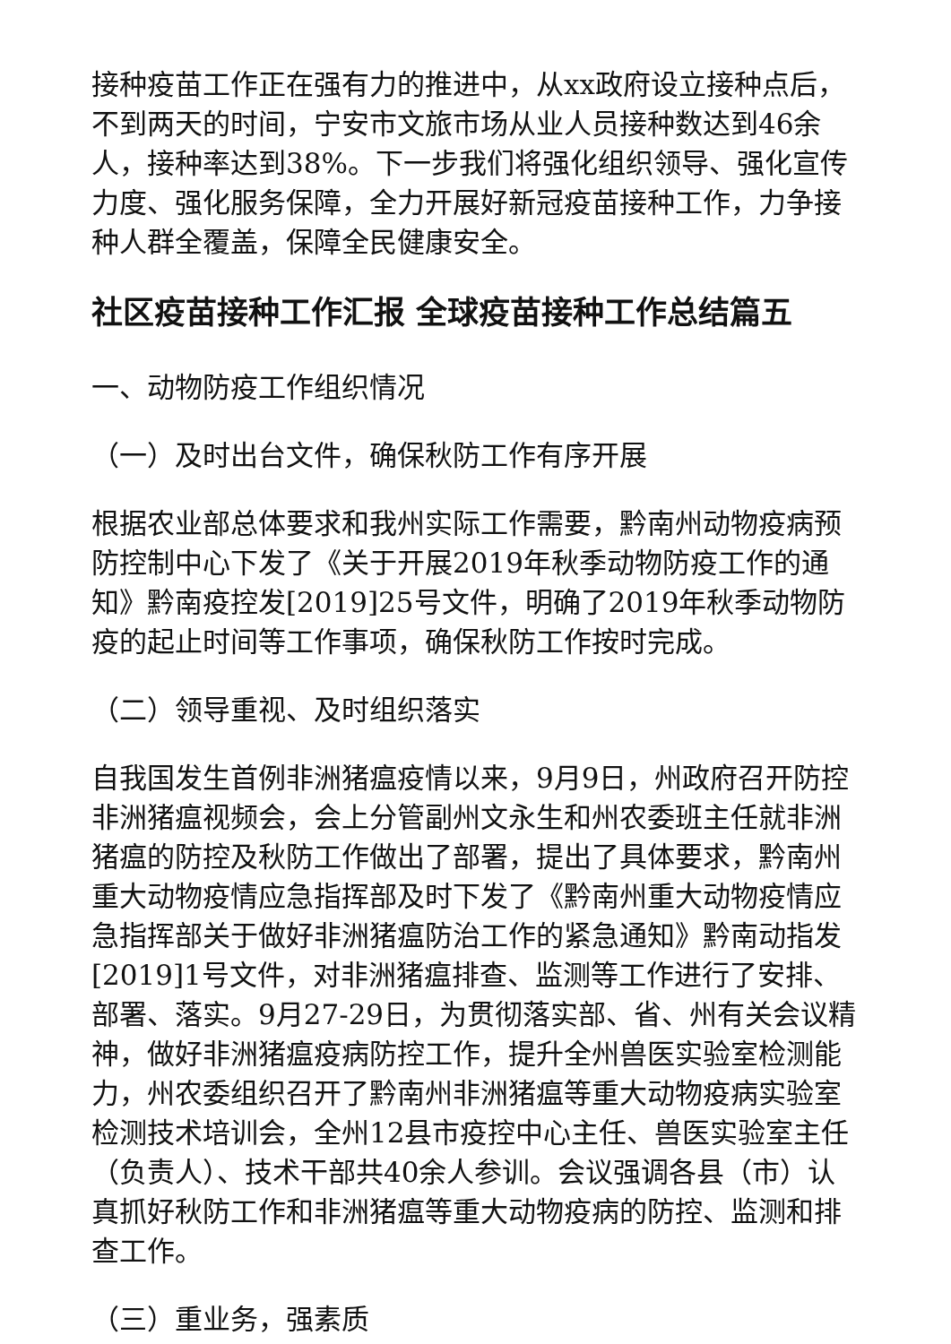接种疫苗工作正在强有力的推进中，从xx政府设立接种点后，不到两天的时间，宁安市文旅市场从业人员接种数达到46余人，接种率达到38%。下一步我们将强化组织领导、强化宣传力度、强化服务保障，全力开展好新冠疫苗接种工作，力争接种人群全覆盖，保障全民健康安全。
社区疫苗接种工作汇报 全球疫苗接种工作总结篇五
一、动物防疫工作组织情况
（一）及时出台文件，确保秋防工作有序开展
根据农业部总体要求和我州实际工作需要，黔南州动物疫病预防控制中心下发了《关于开展2019年秋季动物防疫工作的通知》黔南疫控发[2019]25号文件，明确了2019年秋季动物防疫的起止时间等工作事项，确保秋防工作按时完成。
（二）领导重视、及时组织落实
自我国发生首例非洲猪瘟疫情以来，9月9日，州政府召开防控非洲猪瘟视频会，会上分管副州文永生和州农委班主任就非洲猪瘟的防控及秋防工作做出了部署，提出了具体要求，黔南州重大动物疫情应急指挥部及时下发了《黔南州重大动物疫情应急指挥部关于做好非洲猪瘟防治工作的紧急通知》黔南动指发[2019]1号文件，对非洲猪瘟排查、监测等工作进行了安排、部署、落实。9月27-29日，为贯彻落实部、省、州有关会议精神，做好非洲猪瘟疫病防控工作，提升全州兽医实验室检测能力，州农委组织召开了黔南州非洲猪瘟等重大动物疫病实验室检测技术培训会，全州12县市疫控中心主任、兽医实验室主任（负责人）、技术干部共40余人参训。会议强调各县（市）认真抓好秋防工作和非洲猪瘟等重大动物疫病的防控、监测和排查工作。
（三）重业务，强素质